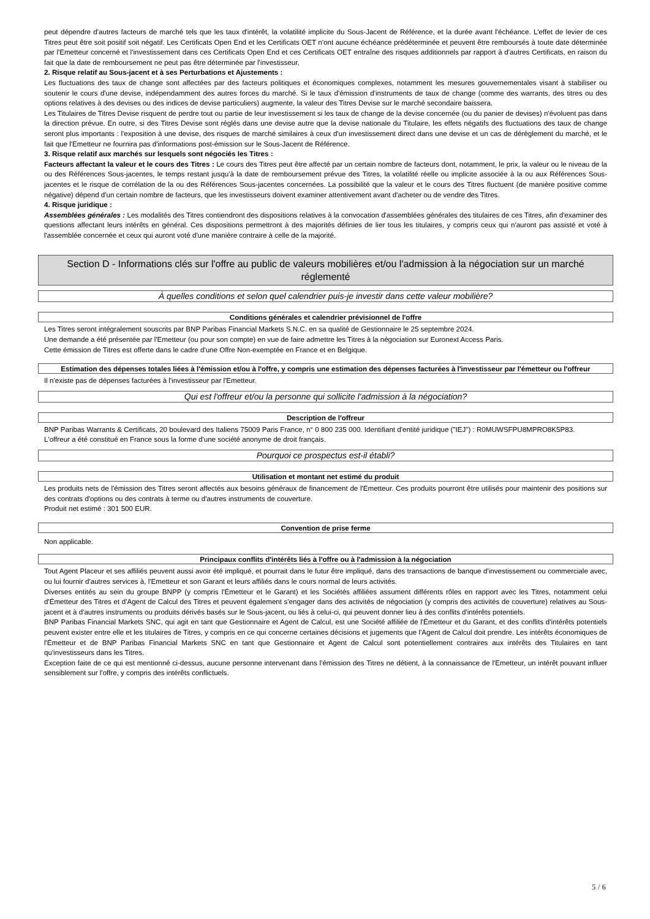peut dépendre d'autres facteurs de marché tels que les taux d'intérêt, la volatilité implicite du Sous-Jacent de Référence, et la durée avant l'échéance. L'effet de levier de ces Titres peut être soit positif soit négatif. Les Certificats Open End et les Certificats OET n'ont aucune échéance prédéterminée et peuvent être remboursés à toute date déterminée par l'Emetteur concerné et l'investissement dans ces Certificats Open End et ces Certificats OET entraîne des risques additionnels par rapport à d'autres Certificats, en raison du fait que la date de remboursement ne peut pas être déterminée par l'investisseur,
2. Risque relatif au Sous-jacent et à ses Perturbations et Ajustements :
Les fluctuations des taux de change sont affectées par des facteurs politiques et économiques complexes, notamment les mesures gouvernementales visant à stabiliser ou soutenir le cours d'une devise, indépendamment des autres forces du marché. Si le taux d'émission d'instruments de taux de change (comme des warrants, des titres ou des options relatives à des devises ou des indices de devise particuliers) augmente, la valeur des Titres Devise sur le marché secondaire baissera.
Les Titulaires de Titres Devise risquent de perdre tout ou partie de leur investissement si les taux de change de la devise concernée (ou du panier de devises) n'évoluent pas dans la direction prévue. En outre, si des Titres Devise sont réglés dans une devise autre que la devise nationale du Titulaire, les effets négatifs des fluctuations des taux de change seront plus importants : l'exposition à une devise, des risques de marché similaires à ceux d'un investissement direct dans une devise et un cas de dérèglement du marché, et le fait que l'Emetteur ne fournira pas d'informations post-émission sur le Sous-Jacent de Référence.
3. Risque relatif aux marchés sur lesquels sont négociés les Titres :
Facteurs affectant la valeur et le cours des Titres : Le cours des Titres peut être affecté par un certain nombre de facteurs dont, notamment, le prix, la valeur ou le niveau de la ou des Références Sous-jacentes, le temps restant jusqu'à la date de remboursement prévue des Titres, la volatilité réelle ou implicite associée à la ou aux Références Sous-jacentes et le risque de corrélation de la ou des Références Sous-jacentes concernées. La possibilité que la valeur et le cours des Titres fluctuent (de manière positive comme négative) dépend d'un certain nombre de facteurs, que les investisseurs doivent examiner attentivement avant d'acheter ou de vendre des Titres.
4. Risque juridique :
Assemblées générales : Les modalités des Titres contiendront des dispositions relatives à la convocation d'assemblées générales des titulaires de ces Titres, afin d'examiner des questions affectant leurs intérêts en général. Ces dispositions permettront à des majorités définies de lier tous les titulaires, y compris ceux qui n'auront pas assisté et voté à l'assemblée concernée et ceux qui auront voté d'une manière contraire à celle de la majorité.
Section D - Informations clés sur l'offre au public de valeurs mobilières et/ou l'admission à la négociation sur un marché réglementé
À quelles conditions et selon quel calendrier puis-je investir dans cette valeur mobilière?
Conditions générales et calendrier prévisionnel de l'offre
Les Titres seront intégralement souscrits par BNP Paribas Financial Markets S.N.C. en sa qualité de Gestionnaire le 25 septembre 2024.
Une demande a été présentée par l'Emetteur (ou pour son compte) en vue de faire admettre les Titres à la négociation sur Euronext Access Paris.
Cette émission de Titres est offerte dans le cadre d'une Offre Non-exemptée en France et en Belgique.
Estimation des dépenses totales liées à l'émission et/ou à l'offre, y compris une estimation des dépenses facturées à l'investisseur par l'émetteur ou l'offreur
Il n'existe pas de dépenses facturées à l'investisseur par l'Emetteur.
Qui est l'offreur et/ou la personne qui sollicite l'admission à la négociation?
Description de l'offreur
BNP Paribas Warrants & Certificats, 20 boulevard des Italiens 75009 Paris France, n° 0 800 235 000. Identifiant d'entité juridique ("IEJ") : R0MUWSFPU8MPRO8K5P83.
L'offreur a été constitué en France sous la forme d'une société anonyme de droit français.
Pourquoi ce prospectus est-il établi?
Utilisation et montant net estimé du produit
Les produits nets de l'émission des Titres seront affectés aux besoins généraux de financement de l'Emetteur. Ces produits pourront être utilisés pour maintenir des positions sur des contrats d'options ou des contrats à terme ou d'autres instruments de couverture.
Produit net estimé : 301 500 EUR.
Convention de prise ferme
Non applicable.
Principaux conflits d'intérêts liés à l'offre ou à l'admission à la négociation
Tout Agent Placeur et ses affiliés peuvent aussi avoir été impliqué, et pourrait dans le futur être impliqué, dans des transactions de banque d'investissement ou commerciale avec, ou lui fournir d'autres services à, l'Emetteur et son Garant et leurs affiliés dans le cours normal de leurs activités.
Diverses entités au sein du groupe BNPP (y compris l'Émetteur et le Garant) et les Sociétés affiliées assument différents rôles en rapport avec les Titres, notamment celui d'Émetteur des Titres et d'Agent de Calcul des Titres et peuvent également s'engager dans des activités de négociation (y compris des activités de couverture) relatives au Sous-jacent et à d'autres instruments ou produits dérivés basés sur le Sous-jacent, ou liés à celui-ci, qui peuvent donner lieu à des conflits d'intérêts potentiels.
BNP Paribas Financial Markets SNC, qui agit en tant que Gestionnaire et Agent de Calcul, est une Société affiliée de l'Émetteur et du Garant, et des conflits d'intérêts potentiels peuvent exister entre elle et les titulaires de Titres, y compris en ce qui concerne certaines décisions et jugements que l'Agent de Calcul doit prendre. Les intérêts économiques de l'Émetteur et de BNP Paribas Financial Markets SNC en tant que Gestionnaire et Agent de Calcul sont potentiellement contraires aux intérêts des Titulaires en tant qu'investisseurs dans les Titres.
Exception faite de ce qui est mentionné ci-dessus, aucune personne intervenant dans l'émission des Titres ne détient, à la connaissance de l'Emetteur, un intérêt pouvant influer sensiblement sur l'offre, y compris des intérêts conflictuels.
5 / 6